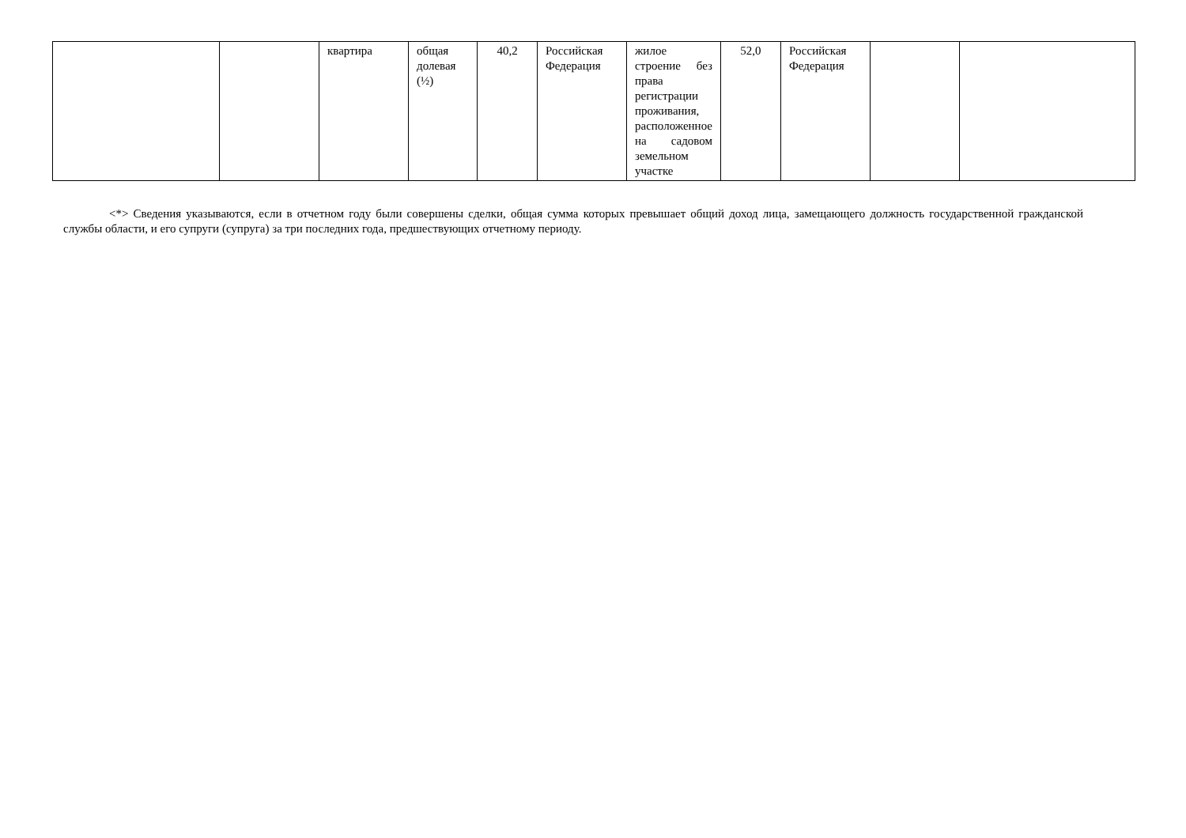| | | квартира | общая долевая (½) | 40,2 | Российская Федерация | жилое строение без права регистрации проживания, расположенное на садовом земельном участке | 52,0 | Российская Федерация | | |
<*> Сведения указываются, если в отчетном году были совершены сделки, общая сумма которых превышает общий доход лица, замещающего должность государственной гражданской службы области, и его супруги (супруга) за три последних года, предшествующих отчетному периоду.